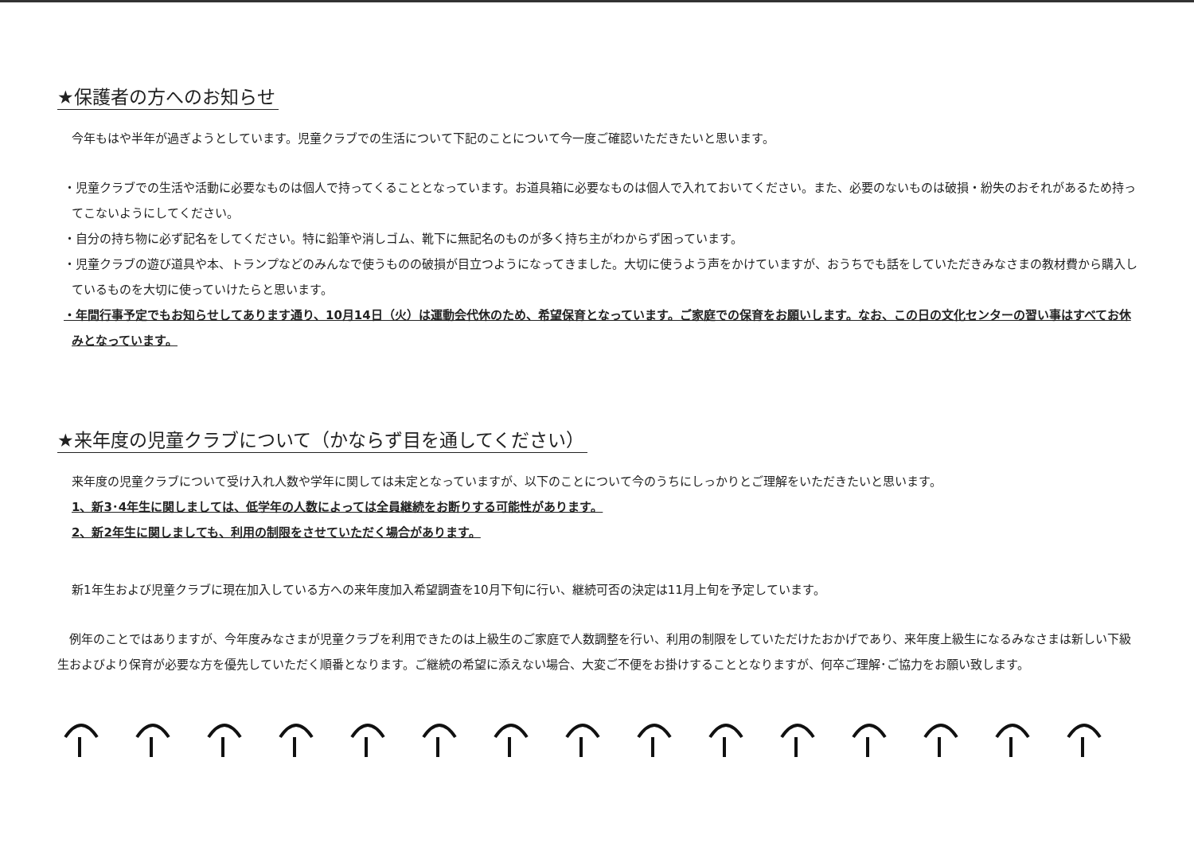★保護者の方へのお知らせ
今年もはや半年が過ぎようとしています。児童クラブでの生活について下記のことについて今一度ご確認いただきたいと思います。
・児童クラブでの生活や活動に必要なものは個人で持ってくることとなっています。お道具箱に必要なものは個人で入れておいてください。また、必要のないものは破損・紛失のおそれがあるため持ってこないようにしてください。
・自分の持ち物に必ず記名をしてください。特に鉛筆や消しゴム、靴下に無記名のものが多く持ち主がわからず困っています。
・児童クラブの遊び道具や本、トランプなどのみんなで使うものの破損が目立つようになってきました。大切に使うよう声をかけていますが、おうちでも話をしていただきみなさまの教材費から購入しているものを大切に使っていけたらと思います。
・年間行事予定でもお知らせしてあります通り、10月14日（火）は運動会代休のため、希望保育となっています。ご家庭での保育をお願いします。なお、この日の文化センターの習い事はすべてお休みとなっています。
★来年度の児童クラブについて（かならず目を通してください）
来年度の児童クラブについて受け入れ人数や学年に関しては未定となっていますが、以下のことについて今のうちにしっかりとご理解をいただきたいと思います。
1、新3･4年生に関しましては、低学年の人数によっては全員継続をお断りする可能性があります。
2、新2年生に関しましても、利用の制限をさせていただく場合があります。
新1年生および児童クラブに現在加入している方への来年度加入希望調査を10月下旬に行い、継続可否の決定は11月上旬を予定しています。
　例年のことではありますが、今年度みなさまが児童クラブを利用できたのは上級生のご家庭で人数調整を行い、利用の制限をしていただけたおかげであり、来年度上級生になるみなさまは新しい下級生およびより保育が必要な方を優先していただく順番となります。ご継続の希望に添えない場合、大変ご不便をお掛けすることとなりますが、何卒ご理解･ご協力をお願い致します。